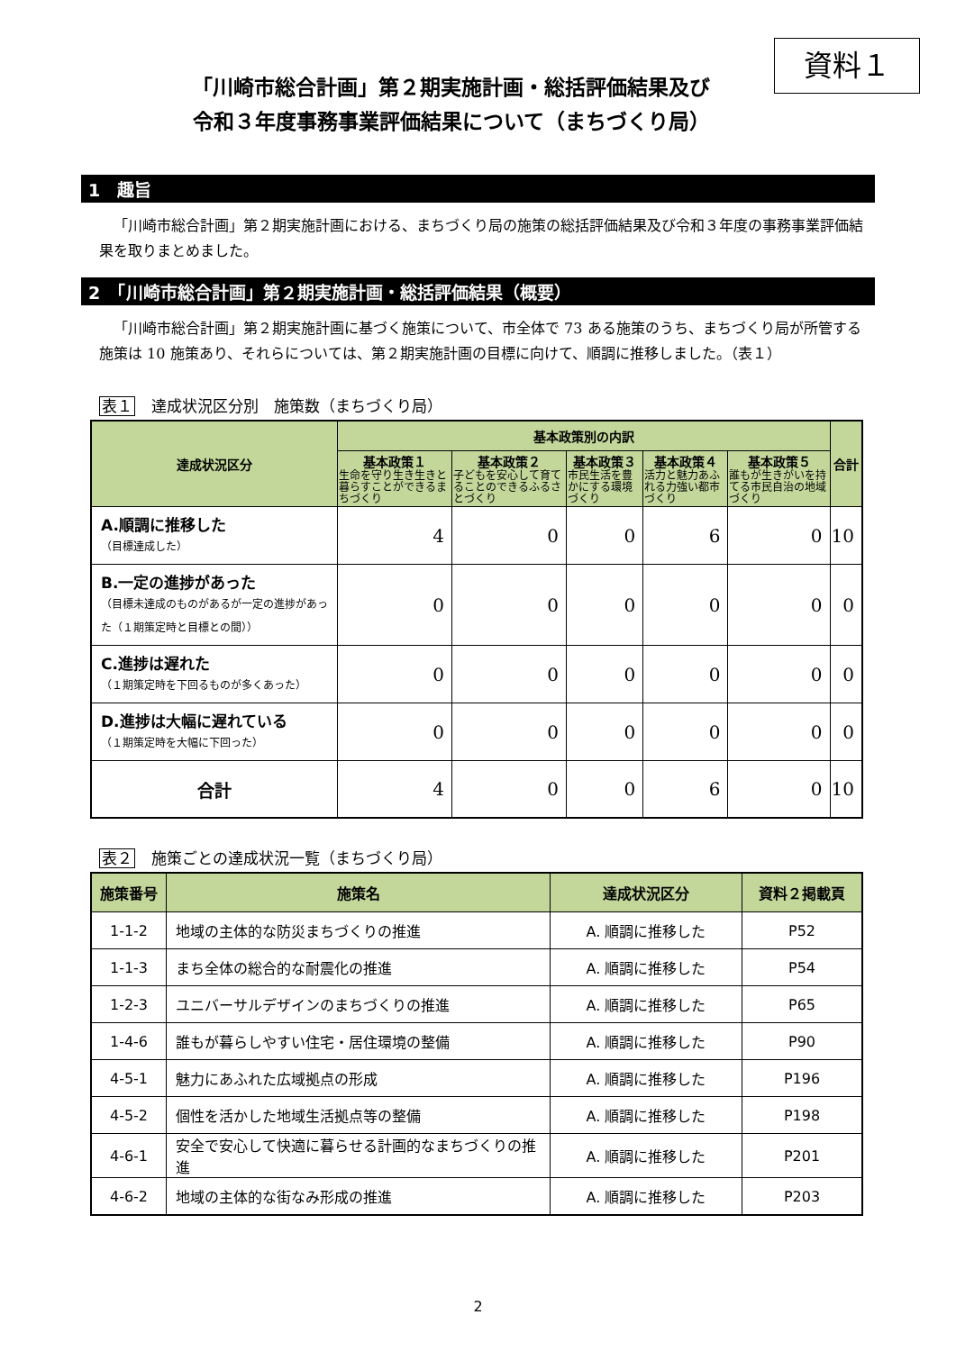資料１
「川崎市総合計画」第２期実施計画・総括評価結果及び
令和３年度事務事業評価結果について（まちづくり局）
1　趣旨
「川崎市総合計画」第２期実施計画における、まちづくり局の施策の総括評価結果及び令和３年度の事務事業評価結果を取りまとめました。
2　「川崎市総合計画」第２期実施計画・総括評価結果（概要）
「川崎市総合計画」第２期実施計画に基づく施策について、市全体で 73 ある施策のうち、まちづくり局が所管する施策は 10 施策あり、それらについては、第２期実施計画の目標に向けて、順調に推移しました。（表１）
表１ 達成状況区分別　施策数（まちづくり局）
| 達成状況区分 | 基本政策別の内訳 | | | | | 合計 |
| --- | --- | --- | --- | --- | --- | --- |
| | 基本政策１ 生命を守り生き生きと暮らすことができるまちづくり | 基本政策２ 子どもを安心して育てることのできるふるさとづくり | 基本政策３ 市民生活を豊かにする環境づくり | 基本政策４ 活力と魅力あふれる力強い都市づくり | 基本政策５ 誰もが生きがいを持てる市民自治の地域づくり | |
| A.順調に推移した （目標達成した） | 4 | 0 | 0 | 6 | 0 | 10 |
| B.一定の進捗があった （目標未達成のものがあるが一定の進捗があった（１期策定時と目標との間）） | 0 | 0 | 0 | 0 | 0 | 0 |
| C.進捗は遅れた （１期策定時を下回るものが多くあった） | 0 | 0 | 0 | 0 | 0 | 0 |
| D.進捗は大幅に遅れている （１期策定時を大幅に下回った） | 0 | 0 | 0 | 0 | 0 | 0 |
| 合計 | 4 | 0 | 0 | 6 | 0 | 10 |
表２ 施策ごとの達成状況一覧（まちづくり局）
| 施策番号 | 施策名 | 達成状況区分 | 資料２掲載頁 |
| --- | --- | --- | --- |
| 1-1-2 | 地域の主体的な防災まちづくりの推進 | A. 順調に推移した | P52 |
| 1-1-3 | まち全体の総合的な耐震化の推進 | A. 順調に推移した | P54 |
| 1-2-3 | ユニバーサルデザインのまちづくりの推進 | A. 順調に推移した | P65 |
| 1-4-6 | 誰もが暮らしやすい住宅・居住環境の整備 | A. 順調に推移した | P90 |
| 4-5-1 | 魅力にあふれた広域拠点の形成 | A. 順調に推移した | P196 |
| 4-5-2 | 個性を活かした地域生活拠点等の整備 | A. 順調に推移した | P198 |
| 4-6-1 | 安全で安心して快適に暮らせる計画的なまちづくりの推進 | A. 順調に推移した | P201 |
| 4-6-2 | 地域の主体的な街なみ形成の推進 | A. 順調に推移した | P203 |
2